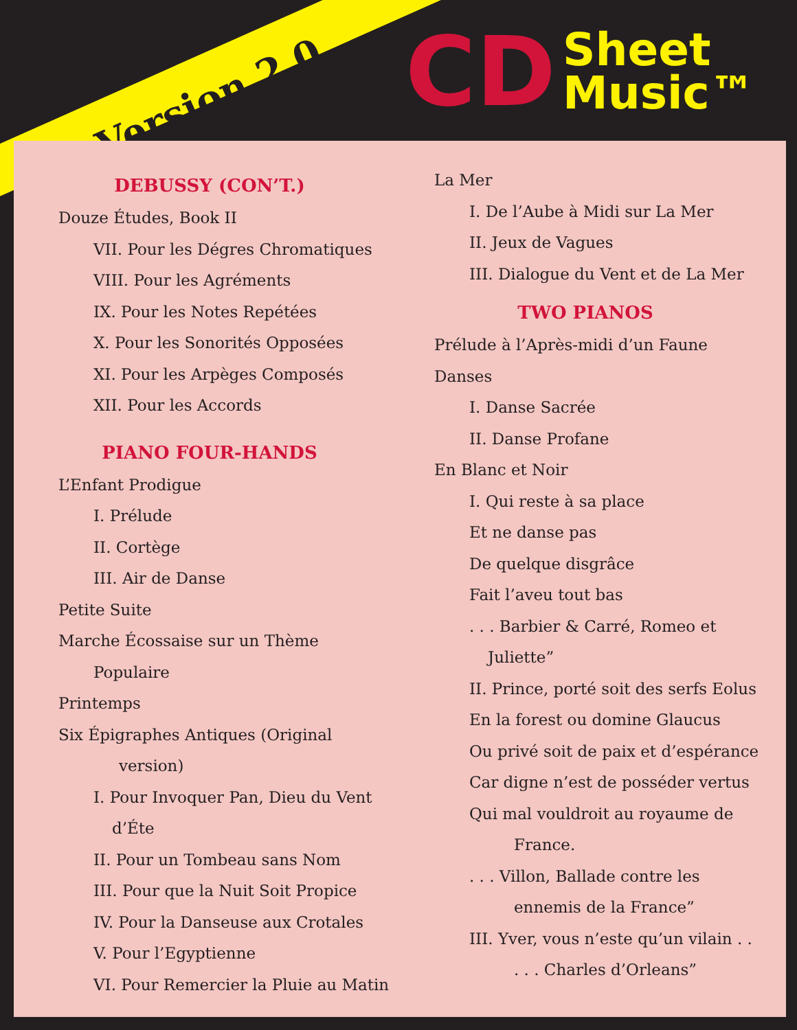Version 2.0
CD Sheet
Music™
DEBUSSY (CON’T.)
Douze Études, Book II
VII. Pour les Dégres Chromatiques
VIII. Pour les Agréments
IX. Pour les Notes Repétées
X. Pour les Sonorités Opposées
XI. Pour les Arpèges Composés
XII. Pour les Accords
PIANO FOUR-HANDS
L’Enfant Prodigue
I. Prélude
II. Cortège
III. Air de Danse
Petite Suite
Marche Écossaise sur un Thème
Populaire
Printemps
Six Épigraphes Antiques (Original
version)
I. Pour Invoquer Pan, Dieu du Vent
d’Éte
II. Pour un Tombeau sans Nom
III. Pour que la Nuit Soit Propice
IV. Pour la Danseuse aux Crotales
V. Pour l’Egyptienne
VI. Pour Remercier la Pluie au Matin
La Mer
I. De l’Aube à Midi sur La Mer
II. Jeux de Vagues
III. Dialogue du Vent et de La Mer
TWO PIANOS
Prélude à l’Après-midi d’un Faune
Danses
I. Danse Sacrée
II. Danse Profane
En Blanc et Noir
I. Qui reste à sa place
Et ne danse pas
De quelque disgrâce
Fait l’aveu tout bas
. . . Barbier & Carré, Romeo et
Juliette”
II. Prince, porté soit des serfs Eolus
En la forest ou domine Glaucus
Ou privé soit de paix et d’espérance
Car digne n’est de posséder vertus
Qui mal vouldroit au royaume de
France.
. . . Villon, Ballade contre les
ennemis de la France”
III. Yver, vous n’este qu’un vilain . .
. . . Charles d’Orleans”